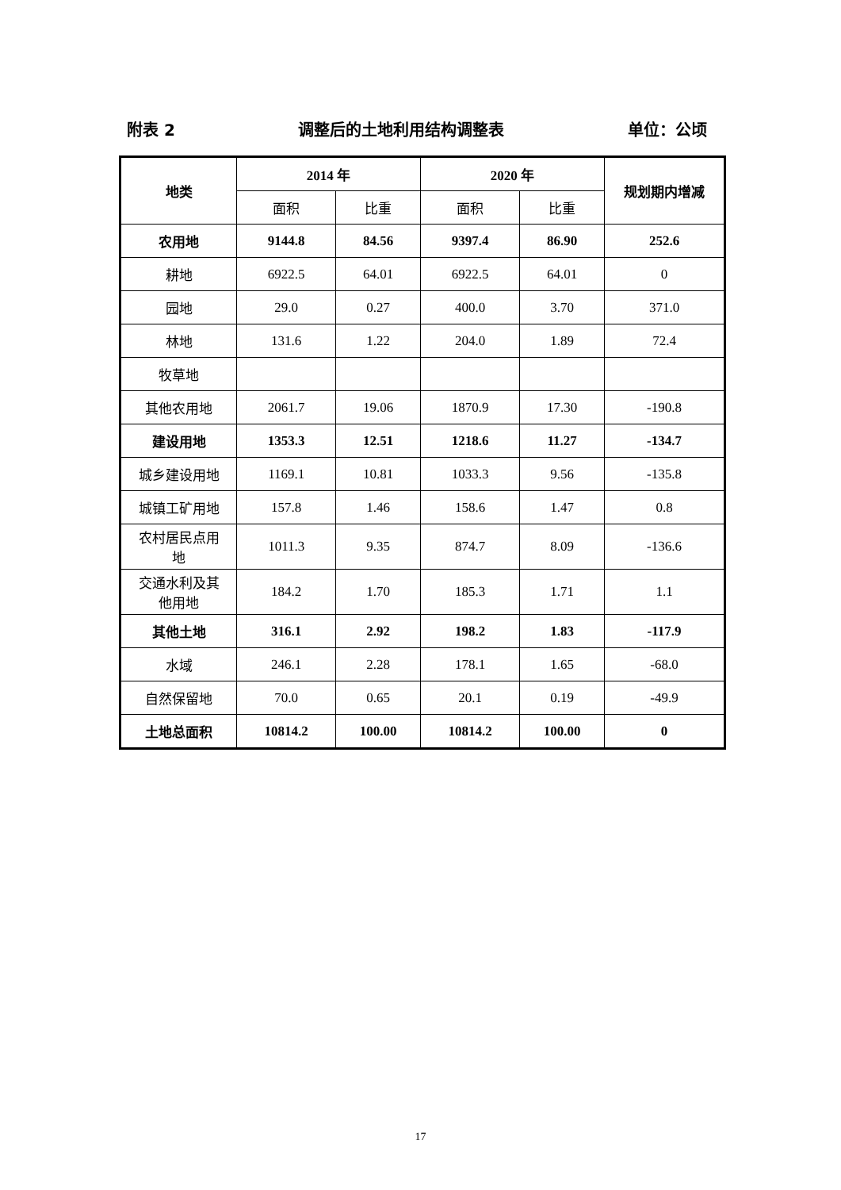附表 2 调整后的土地利用结构调整表 单位：公顷
| 地类 | 2014 年 | | 2020 年 | | 规划期内增减 |
| --- | --- | --- | --- | --- | --- |
| | 面积 | 比重 | 面积 | 比重 | |
| 农用地 | 9144.8 | 84.56 | 9397.4 | 86.90 | 252.6 |
| 耕地 | 6922.5 | 64.01 | 6922.5 | 64.01 | 0 |
| 园地 | 29.0 | 0.27 | 400.0 | 3.70 | 371.0 |
| 林地 | 131.6 | 1.22 | 204.0 | 1.89 | 72.4 |
| 牧草地 | | | | | |
| 其他农用地 | 2061.7 | 19.06 | 1870.9 | 17.30 | -190.8 |
| 建设用地 | 1353.3 | 12.51 | 1218.6 | 11.27 | -134.7 |
| 城乡建设用地 | 1169.1 | 10.81 | 1033.3 | 9.56 | -135.8 |
| 城镇工矿用地 | 157.8 | 1.46 | 158.6 | 1.47 | 0.8 |
| 农村居民点用 地 | 1011.3 | 9.35 | 874.7 | 8.09 | -136.6 |
| 交通水利及其 他用地 | 184.2 | 1.70 | 185.3 | 1.71 | 1.1 |
| 其他土地 | 316.1 | 2.92 | 198.2 | 1.83 | -117.9 |
| 水域 | 246.1 | 2.28 | 178.1 | 1.65 | -68.0 |
| 自然保留地 | 70.0 | 0.65 | 20.1 | 0.19 | -49.9 |
| 土地总面积 | 10814.2 | 100.00 | 10814.2 | 100.00 | 0 |
17